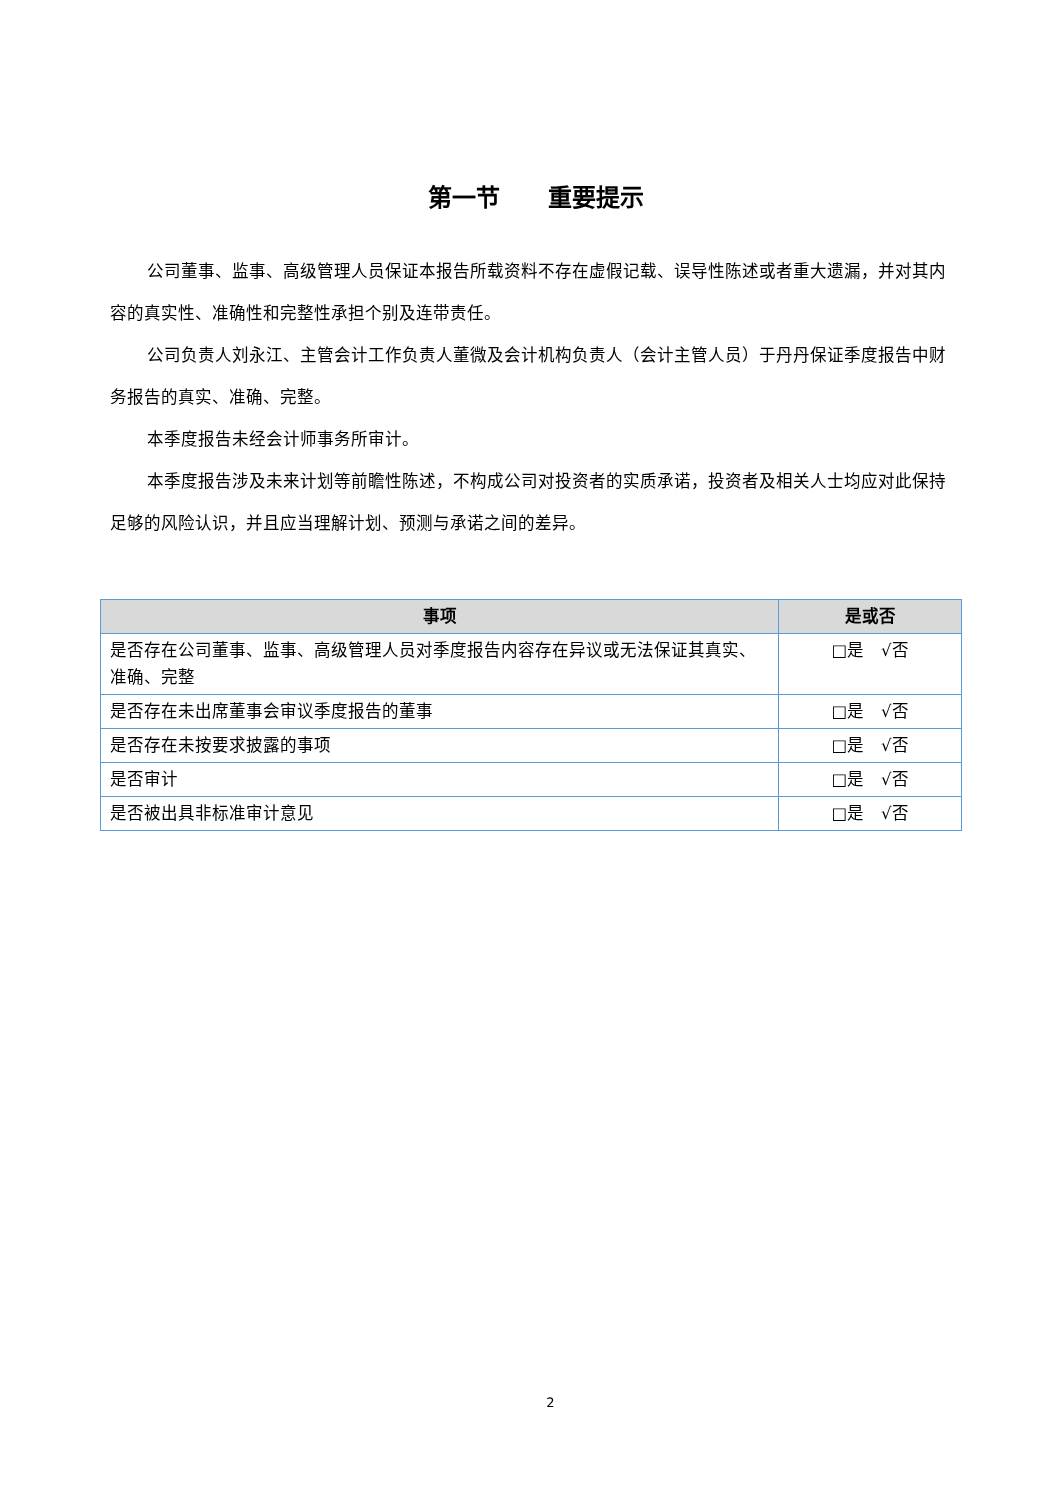第一节　　重要提示
公司董事、监事、高级管理人员保证本报告所载资料不存在虚假记载、误导性陈述或者重大遗漏，并对其内容的真实性、准确性和完整性承担个别及连带责任。
公司负责人刘永江、主管会计工作负责人董微及会计机构负责人（会计主管人员）于丹丹保证季度报告中财务报告的真实、准确、完整。
本季度报告未经会计师事务所审计。
本季度报告涉及未来计划等前瞻性陈述，不构成公司对投资者的实质承诺，投资者及相关人士均应对此保持足够的风险认识，并且应当理解计划、预测与承诺之间的差异。
| 事项 | 是或否 |
| --- | --- |
| 是否存在公司董事、监事、高级管理人员对季度报告内容存在异议或无法保证其真实、准确、完整 | □是 √否 |
| 是否存在未出席董事会审议季度报告的董事 | □是 √否 |
| 是否存在未按要求披露的事项 | □是 √否 |
| 是否审计 | □是 √否 |
| 是否被出具非标准审计意见 | □是 √否 |
2